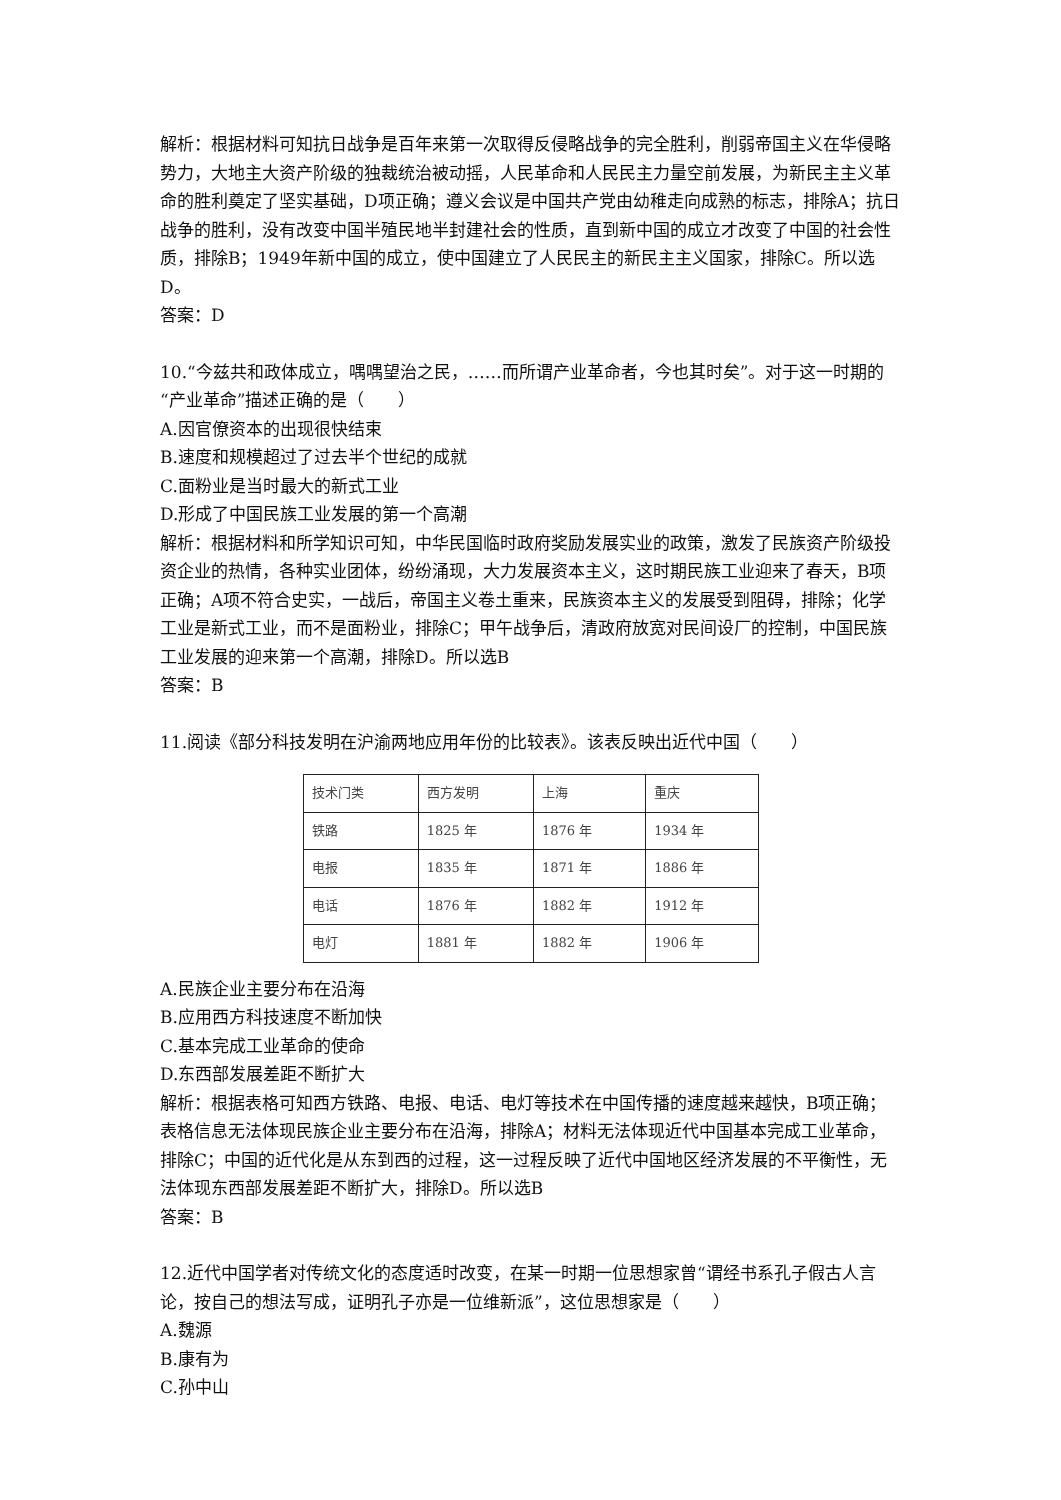解析：根据材料可知抗日战争是百年来第一次取得反侵略战争的完全胜利，削弱帝国主义在华侵略势力，大地主大资产阶级的独裁统治被动摇，人民革命和人民民主力量空前发展，为新民主主义革命的胜利奠定了坚实基础，D项正确；遵义会议是中国共产党由幼稚走向成熟的标志，排除A；抗日战争的胜利，没有改变中国半殖民地半封建社会的性质，直到新中国的成立才改变了中国的社会性质，排除B；1949年新中国的成立，使中国建立了人民民主的新民主主义国家，排除C。所以选D。
答案：D
10.“今兹共和政体成立，喁喁望治之民，……而所谓产业革命者，今也其时矣”。对于这一时期的“产业革命”描述正确的是（　　）
A.因官僚资本的出现很快结束
B.速度和规模超过了过去半个世纪的成就
C.面粉业是当时最大的新式工业
D.形成了中国民族工业发展的第一个高潮
解析：根据材料和所学知识可知，中华民国临时政府奖励发展实业的政策，激发了民族资产阶级投资企业的热情，各种实业团体，纷纷涌现，大力发展资本主义，这时期民族工业迎来了春天，B项正确；A项不符合史实，一战后，帝国主义卷土重来，民族资本主义的发展受到阻碍，排除；化学工业是新式工业，而不是面粉业，排除C；甲午战争后，清政府放宽对民间设厂的控制，中国民族工业发展的迎来第一个高潮，排除D。所以选B
答案：B
11.阅读《部分科技发明在沪渝两地应用年份的比较表》。该表反映出近代中国（　　）
| 技术门类 | 西方发明 | 上海 | 重庆 |
| 铁路 | 1825 年 | 1876 年 | 1934 年 |
| 电报 | 1835 年 | 1871 年 | 1886 年 |
| 电话 | 1876 年 | 1882 年 | 1912 年 |
| 电灯 | 1881 年 | 1882 年 | 1906 年 |
A.民族企业主要分布在沿海
B.应用西方科技速度不断加快
C.基本完成工业革命的使命
D.东西部发展差距不断扩大
解析：根据表格可知西方铁路、电报、电话、电灯等技术在中国传播的速度越来越快，B项正确；表格信息无法体现民族企业主要分布在沿海，排除A；材料无法体现近代中国基本完成工业革命，排除C；中国的近代化是从东到西的过程，这一过程反映了近代中国地区经济发展的不平衡性，无法体现东西部发展差距不断扩大，排除D。所以选B
答案：B
12.近代中国学者对传统文化的态度适时改变，在某一时期一位思想家曾“谓经书系孔子假古人言论，按自己的想法写成，证明孔子亦是一位维新派”，这位思想家是（　　）
A.魏源
B.康有为
C.孙中山